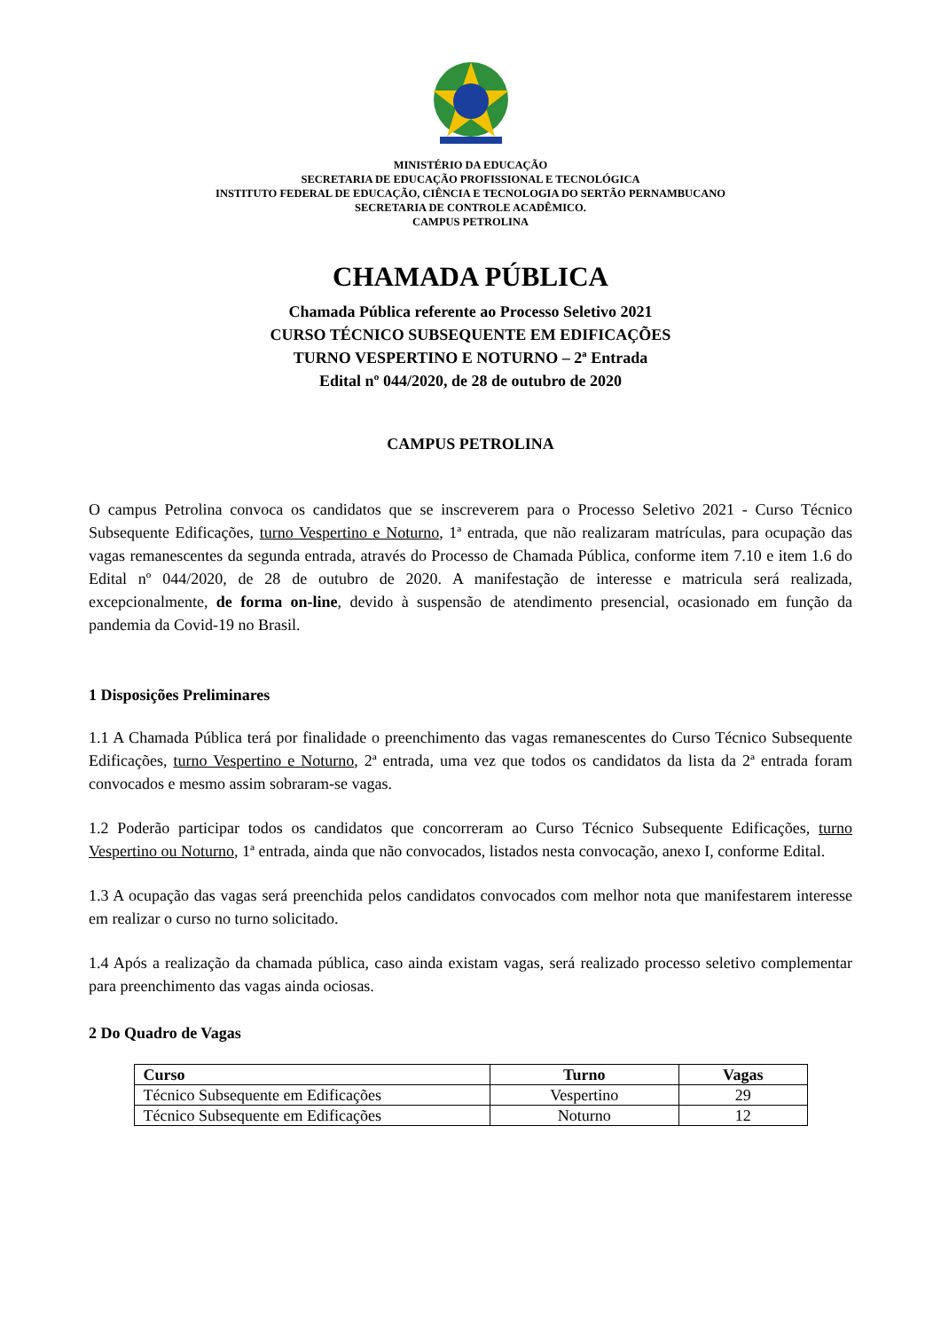MINISTÉRIO DA EDUCAÇÃO
SECRETARIA DE EDUCAÇÃO PROFISSIONAL E TECNOLÓGICA
INSTITUTO FEDERAL DE EDUCAÇÃO, CIÊNCIA E TECNOLOGIA DO SERTÃO PERNAMBUCANO
SECRETARIA DE CONTROLE ACADÊMICO.
CAMPUS PETROLINA
CHAMADA PÚBLICA
Chamada Pública referente ao Processo Seletivo 2021
CURSO TÉCNICO SUBSEQUENTE EM EDIFICAÇÕES
TURNO VESPERTINO E NOTURNO – 2ª Entrada
Edital nº 044/2020, de 28 de outubro de 2020
CAMPUS PETROLINA
O campus Petrolina convoca os candidatos que se inscreverem para o Processo Seletivo 2021 - Curso Técnico Subsequente Edificações, turno Vespertino e Noturno, 1ª entrada, que não realizaram matrículas, para ocupação das vagas remanescentes da segunda entrada, através do Processo de Chamada Pública, conforme item 7.10 e item 1.6 do Edital nº 044/2020, de 28 de outubro de 2020. A manifestação de interesse e matricula será realizada, excepcionalmente, de forma on-line, devido à suspensão de atendimento presencial, ocasionado em função da pandemia da Covid-19 no Brasil.
1 Disposições Preliminares
1.1 A Chamada Pública terá por finalidade o preenchimento das vagas remanescentes do Curso Técnico Subsequente Edificações, turno Vespertino e Noturno, 2ª entrada, uma vez que todos os candidatos da lista da 2ª entrada foram convocados e mesmo assim sobraram-se vagas.
1.2 Poderão participar todos os candidatos que concorreram ao Curso Técnico Subsequente Edificações, turno Vespertino ou Noturno, 1ª entrada, ainda que não convocados, listados nesta convocação, anexo I, conforme Edital.
1.3 A ocupação das vagas será preenchida pelos candidatos convocados com melhor nota que manifestarem interesse em realizar o curso no turno solicitado.
1.4 Após a realização da chamada pública, caso ainda existam vagas, será realizado processo seletivo complementar para preenchimento das vagas ainda ociosas.
2 Do Quadro de Vagas
| Curso | Turno | Vagas |
| --- | --- | --- |
| Técnico Subsequente em Edificações | Vespertino | 29 |
| Técnico Subsequente em Edificações | Noturno | 12 |